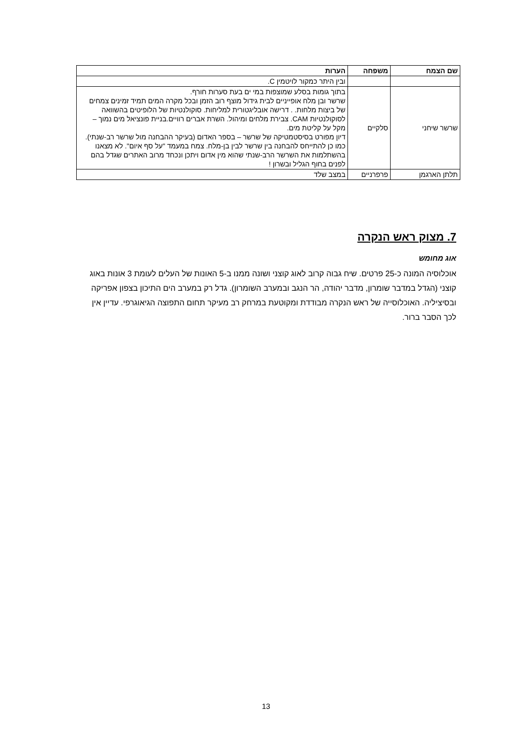| שם הצמח | משפחה | הערות |
| --- | --- | --- |
| | | ובין היתר כמקור לויטמין C. |
| שרשר שיחני | סלקיים | בתוך גומות בסלע שמוצפות במי ים בעת סערות חורף. שרשר ובן מלח אופייניים לבית גידול מוצף רוב הזמן ובכל מקרה המים תמיד זמינים צמחים של ביצות מלחות. . דרישה אובליגטורית למליחות. סוקולנטיות של הלופיטים בהשוואה לסוקולנטיות CAM. צבירת מלחים ומיהול. השרת אברים רוויים.בניית פונציאל מים נמוך – מקל על קליטת מים. דיון מפורט בסיסטמטיקה של שרשר – בספר האדום (בעיקר ההבחנה מול שרשר רב-שנתי). כמו כן להתייחס להבחנה בין שרשר לבין בן-מלח. צמח במעמד "על סף איום". לא מצאנו בהשתלמות את השרשר הרב-שנתי שהוא מין אדום ויתכן ונכחד מרוב האתרים שגדל בהם לפנים בחוף הגליל ובשרון ! |
| תלתן הארגמן | פרפרניים | במצב שלד |
7. מצוק ראש הנקרה
אוג מחומש
אוכלוסיה המונה כ-25 פרטים. שיח גבוה קרוב לאוג קוצני ושונה ממנו ב-5 האונות של העלים לעומת 3 אונות באוג קוצני (הגדל במדבר שומרון, מדבר יהודה, הר הנגב ובמערב השומרון). גדל רק במערב הים התיכון בצפון אפריקה ובסיציליה. האוכלוסייה של ראש הנקרה מבודדת ומקוטעת במרחק רב מעיקר תחום התפוצה הגיאוגרפי. עדיין אין לכך הסבר ברור.
13